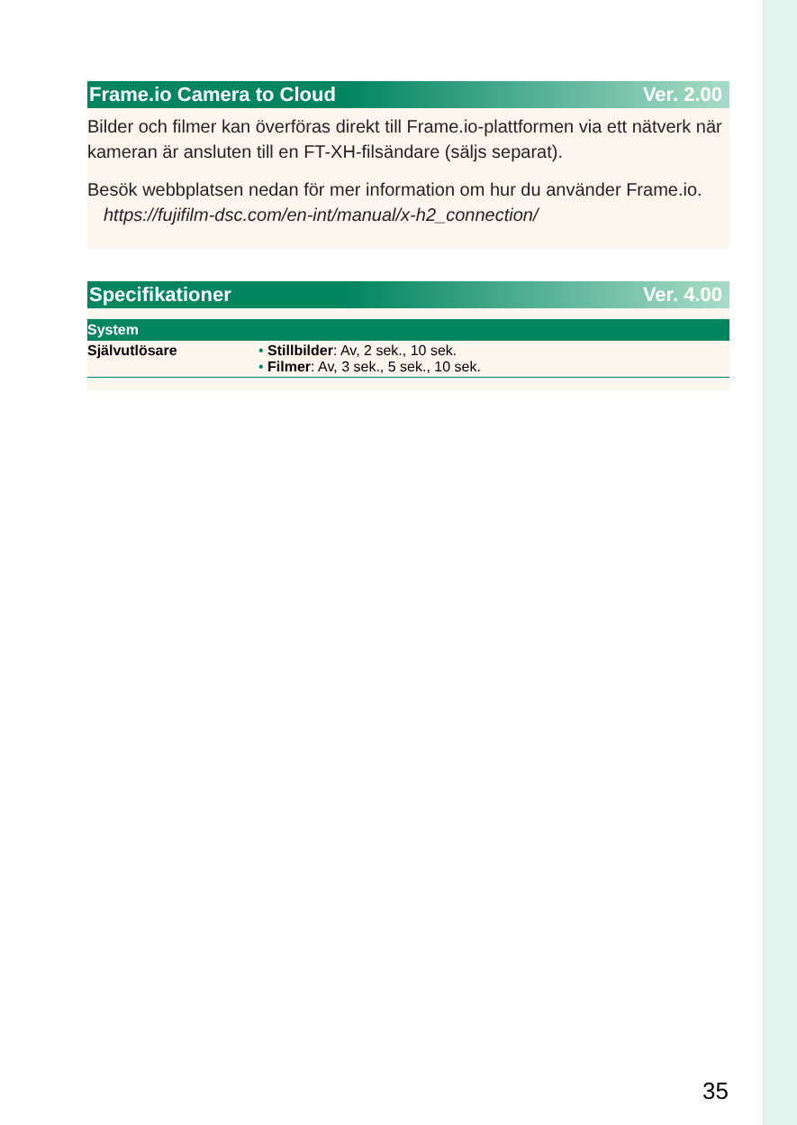Frame.io Camera to Cloud Ver. 2.00
Bilder och filmer kan överföras direkt till Frame.io-plattformen via ett nätverk när kameran är ansluten till en FT-XH-filsändare (säljs separat).
Besök webbplatsen nedan för mer information om hur du använder Frame.io.
https://fujifilm-dsc.com/en-int/manual/x-h2_connection/
Specifikationer Ver. 4.00
| System | |
| --- | --- |
| Självutlösare | • Stillbilder : Av, 2 sek., 10 sek. • Filmer : Av, 3 sek., 5 sek., 10 sek. |
35